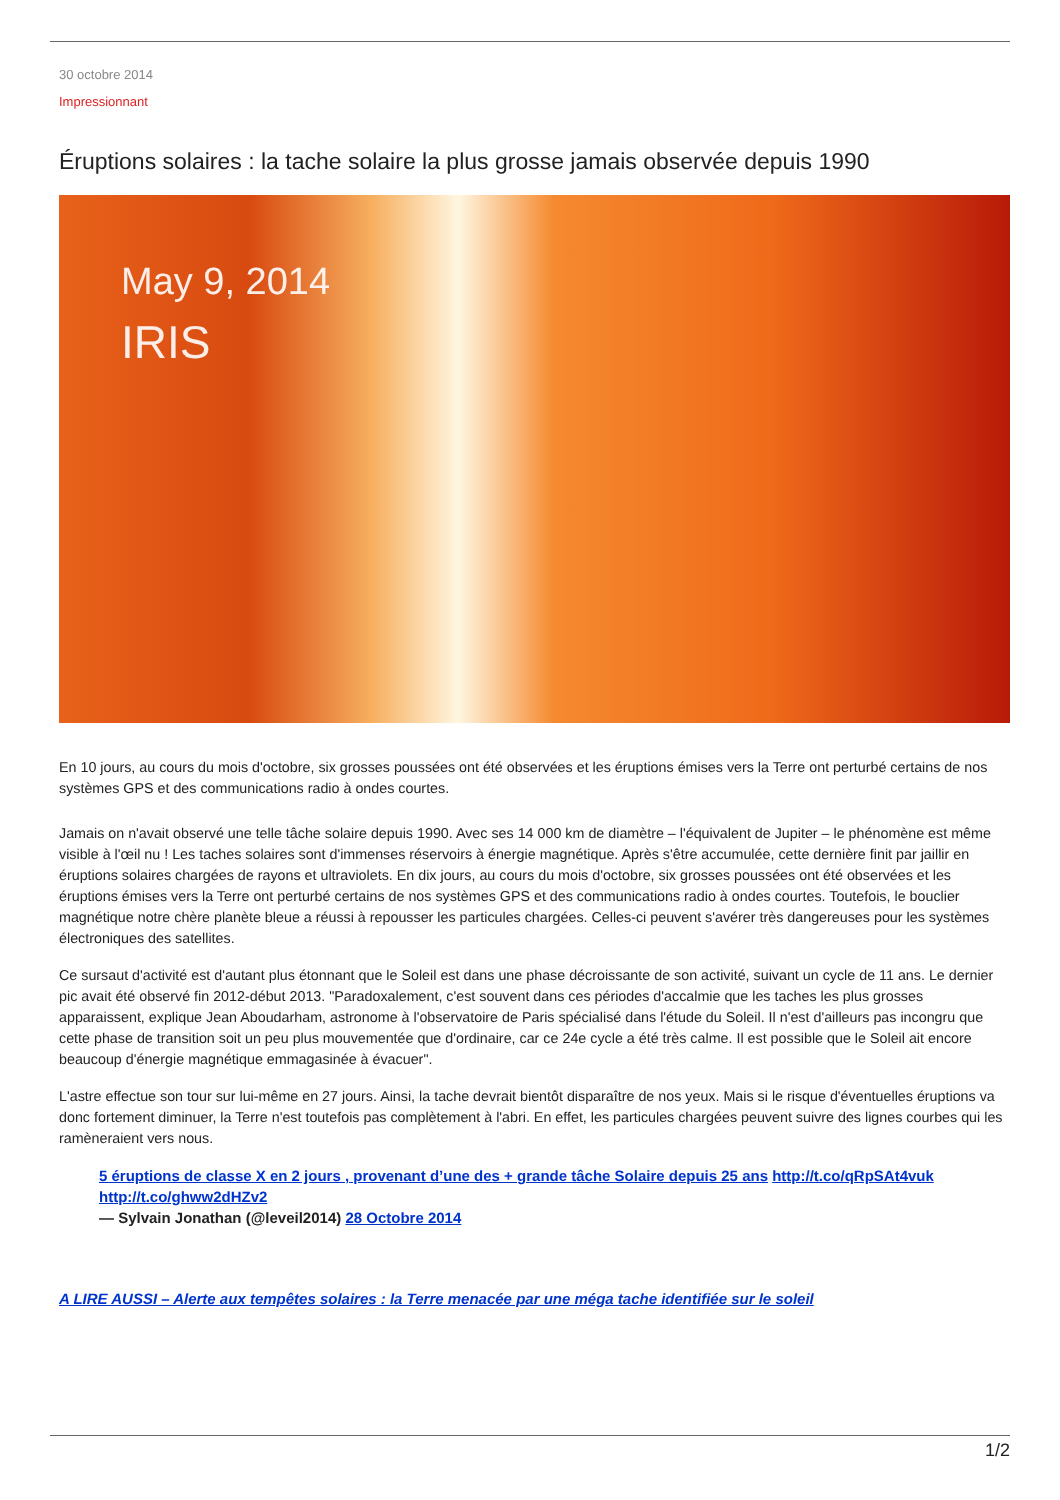30 octobre 2014
Impressionnant
Éruptions solaires : la tache solaire la plus grosse jamais observée depuis 1990
May 9, 2014
IRIS
En 10 jours, au cours du mois d'octobre, six grosses poussées ont été observées et les éruptions émises vers la Terre ont perturbé certains de nos systèmes GPS et des communications radio à ondes courtes.
Jamais on n'avait observé une telle tâche solaire depuis 1990. Avec ses 14 000 km de diamètre – l'équivalent de Jupiter – le phénomène est même visible à l'œil nu ! Les taches solaires sont d'immenses réservoirs à énergie magnétique. Après s'être accumulée, cette dernière finit par jaillir en éruptions solaires chargées de rayons et ultraviolets. En dix jours, au cours du mois d'octobre, six grosses poussées ont été observées et les éruptions émises vers la Terre ont perturbé certains de nos systèmes GPS et des communications radio à ondes courtes. Toutefois, le bouclier magnétique notre chère planète bleue a réussi à repousser les particules chargées. Celles-ci peuvent s'avérer très dangereuses pour les systèmes électroniques des satellites.
Ce sursaut d'activité est d'autant plus étonnant que le Soleil est dans une phase décroissante de son activité, suivant un cycle de 11 ans. Le dernier pic avait été observé fin 2012-début 2013. "Paradoxalement, c'est souvent dans ces périodes d'accalmie que les taches les plus grosses apparaissent, explique Jean Aboudarham, astronome à l'observatoire de Paris spécialisé dans l'étude du Soleil. Il n'est d'ailleurs pas incongru que cette phase de transition soit un peu plus mouvementée que d'ordinaire, car ce 24e cycle a été très calme. Il est possible que le Soleil ait encore beaucoup d'énergie magnétique emmagasinée à évacuer".
L'astre effectue son tour sur lui-même en 27 jours. Ainsi, la tache devrait bientôt disparaître de nos yeux. Mais si le risque d'éventuelles éruptions va donc fortement diminuer, la Terre n'est toutefois pas complètement à l'abri. En effet, les particules chargées peuvent suivre des lignes courbes qui les ramèneraient vers nous.
5 éruptions de classe X en 2 jours , provenant d’une des + grande tâche Solaire depuis 25 ans http://t.co/qRpSAt4vuk http://t.co/ghww2dHZv2
— Sylvain Jonathan (@leveil2014) 28 Octobre 2014
A LIRE AUSSI – Alerte aux tempêtes solaires : la Terre menacée par une méga tache identifiée sur le soleil
1/2